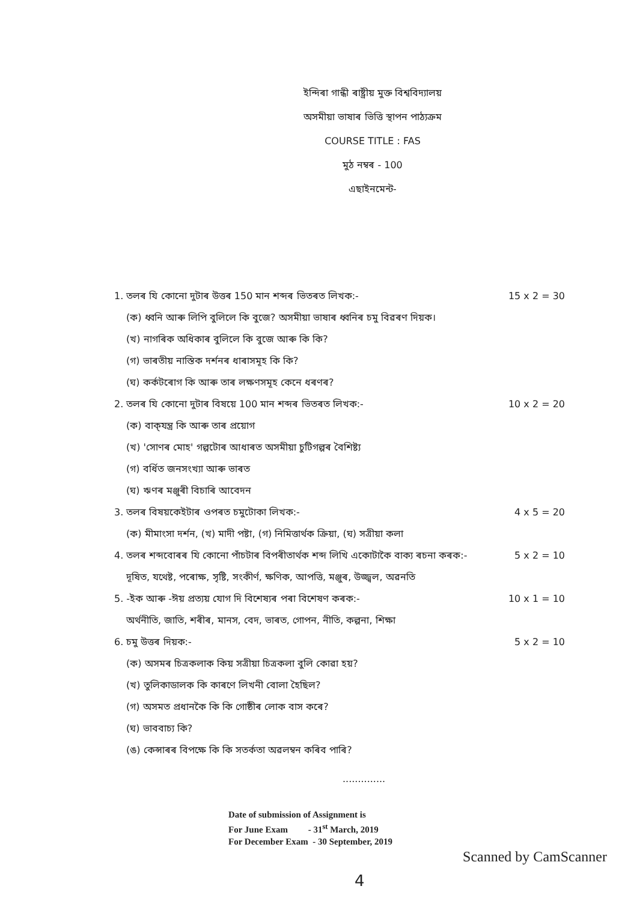ইন্দিৰা গান্ধী ৰাষ্ট্ৰীয় মুক্ত বিশ্ববিদ্যালয়
অসমীয়া ভাষাৰ ভিত্তি স্থাপন পাঠ্যক্ৰম
COURSE TITLE : FAS
মুঠ নম্বৰ - 100
এছাইনমেন্ট-
1. তলৰ যি কোনো দুটাৰ উত্তৰ 150 মান শব্দৰ ভিতৰত লিখক:- 15 x 2 = 30
(ক) ধ্বনি আৰু লিপি বুলিলে কি বুজে? অসমীয়া ভাষাৰ ধ্বনিৰ চমু বিৱৰণ দিয়ক।
(খ) নাগৰিক অধিকাৰ বুলিলে কি বুজে আৰু কি কি?
(গ) ভাৰতীয় নাস্তিক দৰ্শনৰ ধাৰাসমূহ কি কি?
(ঘ) কৰ্কটৰোগ কি আৰু তাৰ লক্ষণসমূহ কেনে ধৰণৰ?
2. তলৰ যি কোনো দুটাৰ বিষয়ে 100 মান শব্দৰ ভিতৰত লিখক:- 10 x 2 = 20
(ক) বাক্‌যন্ত্ৰ কি আৰু তাৰ প্ৰয়োগ
(খ) 'সোণৰ মোহ' গল্পটোৰ আধাৰত অসমীয়া চুটিগল্পৰ বৈশিষ্ট্য
(গ) বৰ্ধিত জনসংখ্যা আৰু ভাৰত
(ঘ) ঋণৰ মঞ্জুৰী বিচাৰি আবেদন
3. তলৰ বিষয়কেইটাৰ ওপৰত চমুটোকা লিখক:- 4 x 5 = 20
(ক) মীমাংসা দৰ্শন, (খ) মাদী পষ্টা, (গ) নিমিত্তাৰ্থক ক্ৰিয়া, (ঘ) সত্ৰীয়া কলা
4. তলৰ শব্দবোৰৰ যি কোনো পাঁচটাৰ বিপৰীতাৰ্থক শব্দ লিখি একোটাকৈ বাক্য ৰচনা কৰক:- 5 x 2 = 10
দূষিত, যথেষ্ট, পৰোক্ষ, সৃষ্টি, সংকীৰ্ণ, ক্ষণিক, আপত্তি, মঞ্জুৰ, উজ্জ্বল, অৱনতি
5. -ইক আৰু -ঈয় প্ৰত্যয় যোগ দি বিশেষ্যৰ পৰা বিশেষণ কৰক:- 10 x 1 = 10
অৰ্থনীতি, জাতি, শৰীৰ, মানস, বেদ, ভাৰত, গোপন, নীতি, কল্পনা, শিক্ষা
6. চমু উত্তৰ দিয়ক:- 5 x 2 = 10
(ক) অসমৰ চিত্ৰকলাক কিয় সত্ৰীয়া চিত্ৰকলা বুলি কোৱা হয়?
(খ) তুলিকাডালক কি কাৰণে লিখনী বোলা হৈছিল?
(গ) অসমত প্ৰধানকৈ কি কি গোষ্ঠীৰ লোক বাস কৰে?
(ঘ) ভাববাচ্য কি?
(ঙ) কেন্সাৰৰ বিপক্ষে কি কি সতৰ্কতা অৱলম্বন কৰিব পাৰি?
..............
Date of submission of Assignment is
For June Exam - 31<sup>st</sup> March, 2019
For December Exam - 30 September, 2019
4
Scanned by CamScanner